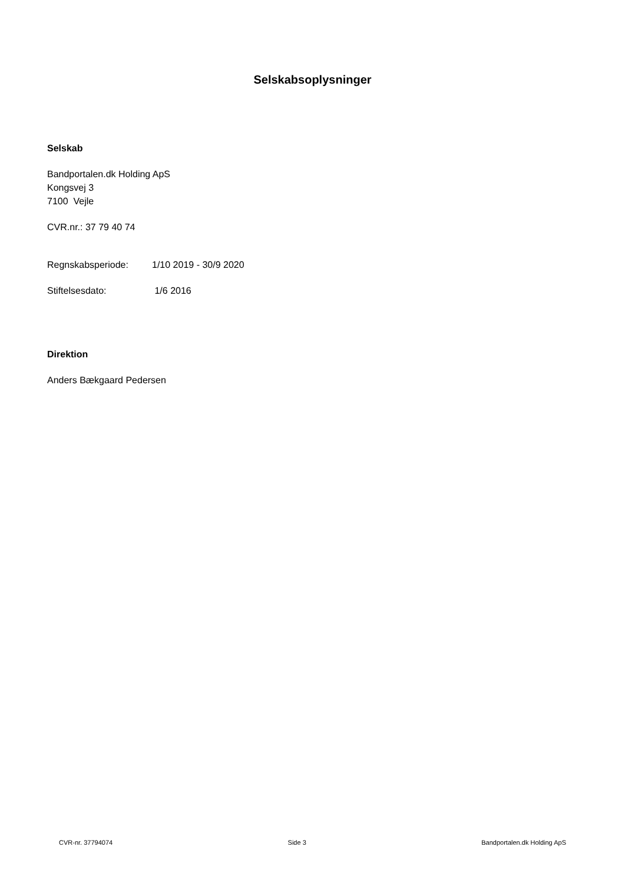Selskabsoplysninger
Selskab
Bandportalen.dk Holding ApS
Kongsvej 3
7100 Vejle
CVR.nr.: 37 79 40 74
Regnskabsperiode: 1/10 2019 - 30/9 2020
Stiftelsesdato: 1/6 2016
Direktion
Anders Bækgaard Pedersen
CVR-nr. 37794074 Side 3 Bandportalen.dk Holding ApS